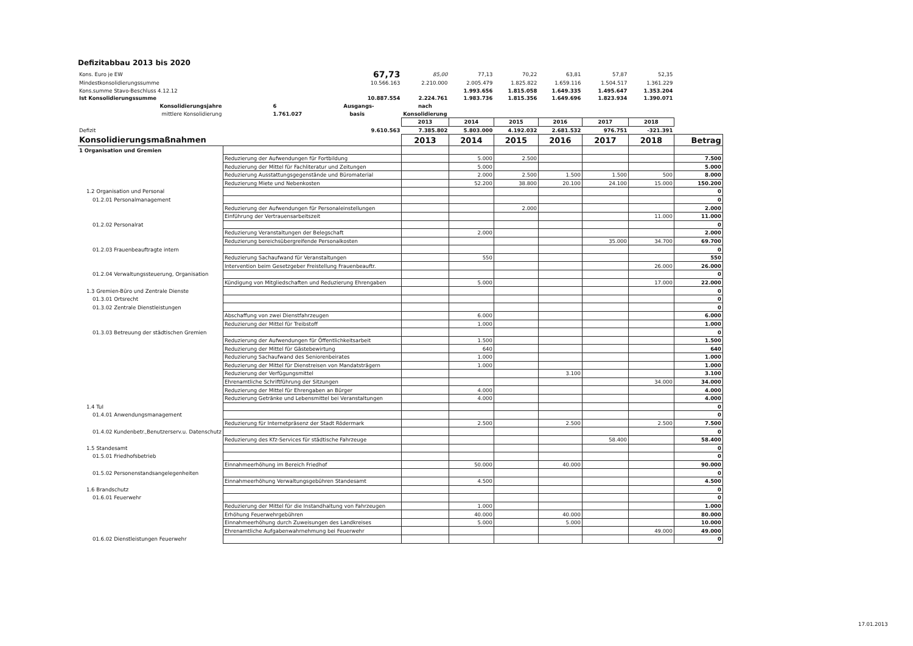Defizitabbau 2013 bis 2020
| Kons. Euro je EW | 67,73 | 85,00 | 77,13 | 70,22 | 63,81 | 57,87 | 52,35 | |
| Mindestkonsolidierungssumme | 10.566.163 | 2.210.000 | 2.005.479 | 1.825.822 | 1.659.116 | 1.504.517 | 1.361.229 | |
| Kons.summe Stavo-Beschluss 4.12.12 | | | 1.993.656 | 1.815.058 | 1.649.335 | 1.495.647 | 1.353.204 | |
| Ist Konsolidierungssumme | 10.887.554 | 2.224.761 | 1.983.736 | 1.815.356 | 1.649.696 | 1.823.934 | 1.390.071 | |
| Konsolidierungsjahre | 6 Ausgangs- | nach | | | | | | |
| mittlere Konsolidierung | 1.761.027 basis | Konsolidierung | | | | | | |
| | | 2013 | 2014 | 2015 | 2016 | 2017 | 2018 | |
| Defizit | 9.610.563 | 7.385.802 | 5.803.000 | 4.192.032 | 2.681.532 | 976.751 | -321.391 | |
| Konsolidierungsmaßnahmen | | 2013 | 2014 | 2015 | 2016 | 2017 | 2018 | Betrag |
| 1 Organisation und Gremien | | | | | | | | |
| | Reduzierung der Aufwendungen für Fortbildung | | 5.000 | 2.500 | | | | 7.500 |
| | Reduzierung der Mittel für Fachliteratur und Zeitungen | | 5.000 | | | | | 5.000 |
| | Reduzierung Ausstattungsgegenstände und Büromaterial | | 2.000 | 2.500 | 1.500 | 1.500 | 500 | 8.000 |
| | Reduzierung Miete und Nebenkosten | | 52.200 | 38.800 | 20.100 | 24.100 | 15.000 | 150.200 |
| 1.2 Organisation und Personal | | | | | | | | 0 |
| 01.2.01 Personalmanagement | | | | | | | | 0 |
| | Reduzierung der Aufwendungen für Personaleinstellungen | | | 2.000 | | | | 2.000 |
| | Einführung der Vertrauensarbeitszeit | | | | | | 11.000 | 11.000 |
| 01.2.02 Personalrat | | | | | | | | 0 |
| | Reduzierung Veranstaltungen der Belegschaft | | 2.000 | | | | | 2.000 |
| | Reduzierung bereichsübergreifende Personalkosten | | | | | 35.000 | 34.700 | 69.700 |
| 01.2.03 Frauenbeauftragte intern | | | | | | | | 0 |
| | Reduzierung Sachaufwand für Veranstaltungen | | 550 | | | | | 550 |
| | Intervention beim Gesetzgeber Freistellung Frauenbeauftr. | | | | | | 26.000 | 26.000 |
| 01.2.04 Verwaltungssteuerung, Organisation | | | | | | | | 0 |
| | Kündigung von Mitgliedschaften und Reduzierung Ehrengaben | | 5.000 | | | | 17.000 | 22.000 |
| 1.3 Gremien-Büro und Zentrale Dienste | | | | | | | | 0 |
| 01.3.01 Ortsrecht | | | | | | | | 0 |
| 01.3.02 Zentrale Dienstleistungen | | | | | | | | 0 |
| | Abschaffung von zwei Dienstfahrzeugen | | 6.000 | | | | | 6.000 |
| | Reduzierung der Mittel für Treibstoff | | 1.000 | | | | | 1.000 |
| 01.3.03 Betreuung der städtischen Gremien | | | | | | | | 0 |
| | Reduzierung der Aufwendungen für Öffentlichkeitsarbeit | | 1.500 | | | | | 1.500 |
| | Reduzierung der Mittel für Gästebewirtung | | 640 | | | | | 640 |
| | Reduzierung Sachaufwand des Seniorenbeirates | | 1.000 | | | | | 1.000 |
| | Reduzierung der Mittel für Dienstreisen von Mandatsträgern | | 1.000 | | | | | 1.000 |
| | Reduzierung der Verfügungsmittel | | | | 3.100 | | | 3.100 |
| | Ehrenamtliche Schriftführung der Sitzungen | | | | | | 34.000 | 34.000 |
| | Reduzierung der Mittel für Ehrengaben an Bürger | | 4.000 | | | | | 4.000 |
| | Reduzierung Getränke und Lebensmittel bei Veranstaltungen | | 4.000 | | | | | 4.000 |
| 1.4 TuI | | | | | | | | 0 |
| 01.4.01 Anwendungsmanagement | | | | | | | | 0 |
| | Reduzierung für Internetpräsenz der Stadt Rödermark | | 2.500 | | 2.500 | | 2.500 | 7.500 |
| 01.4.02 Kundenbetr.,Benutzerserv.u. Datenschutz | | | | | | | | 0 |
| | Reduzierung des Kfz-Services für städtische Fahrzeuge | | | | | 58.400 | | 58.400 |
| 1.5 Standesamt | | | | | | | | 0 |
| 01.5.01 Friedhofsbetrieb | | | | | | | | 0 |
| | Einnahmeerhöhung im Bereich Friedhof | | 50.000 | | 40.000 | | | 90.000 |
| 01.5.02 Personenstandsangelegenheiten | | | | | | | | 0 |
| | Einnahmeerhöhung Verwaltungsgebühren Standesamt | | 4.500 | | | | | 4.500 |
| 1.6 Brandschutz | | | | | | | | 0 |
| 01.6.01 Feuerwehr | | | | | | | | 0 |
| | Reduzierung der Mittel für die Instandhaltung von Fahrzeugen | | 1.000 | | | | | 1.000 |
| | Erhöhung Feuerwehrgebühren | | 40.000 | | 40.000 | | | 80.000 |
| | Einnahmeerhöhung durch Zuweisungen des Landkreises | | 5.000 | | 5.000 | | | 10.000 |
| | Ehrenamtliche Aufgabenwahrnehmung bei Feuerwehr | | | | | | 49.000 | 49.000 |
| 01.6.02 Dienstleistungen Feuerwehr | | | | | | | | 0 |
17.01.2013